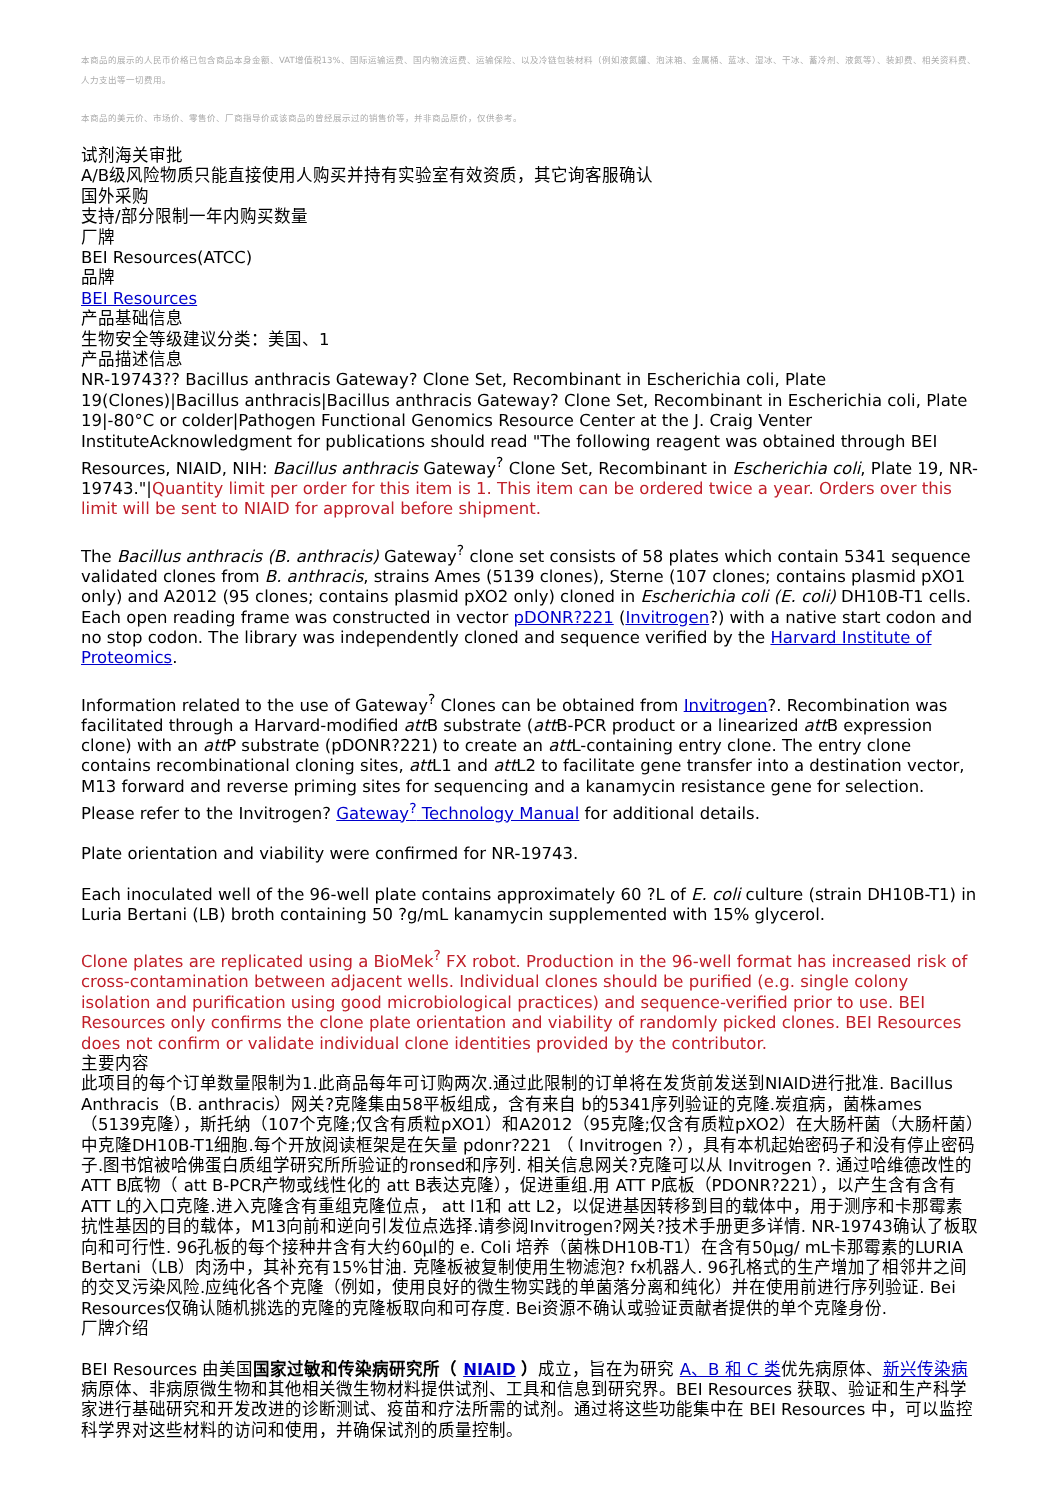本商品的展示的人民币价格已包含商品本身金额、VAT增值税13%、国际运输运费、国内物流运费、运输保险、以及冷链包装材料（例如液氮罐、泡沫箱、金属桶、蓝冰、湿冰、干冰、蓄冷剂、液氮等）、装卸费、相关资料费、人力支出等一切费用。
本商品的美元价、市场价、零售价、厂商指导价或该商品的曾经展示过的销售价等，并非商品原价，仅供参考。
试剂海关审批
A/B级风险物质只能直接使用人购买并持有实验室有效资质，其它询客服确认
国外采购
支持/部分限制一年内购买数量
厂牌
BEI Resources(ATCC)
品牌
BEI Resources
产品基础信息
生物安全等级建议分类：美国、1
产品描述信息
NR-19743?? Bacillus anthracis Gateway? Clone Set, Recombinant in Escherichia coli, Plate 19(Clones)|Bacillus anthracis|Bacillus anthracis Gateway? Clone Set, Recombinant in Escherichia coli, Plate 19|-80°C or colder|Pathogen Functional Genomics Resource Center at the J. Craig Venter InstituteAcknowledgment for publications should read "The following reagent was obtained through BEI Resources, NIAID, NIH: Bacillus anthracis Gateway<sup>?</sup> Clone Set, Recombinant in Escherichia coli, Plate 19, NR-19743."|Quantity limit per order for this item is 1. This item can be ordered twice a year. Orders over this limit will be sent to NIAID for approval before shipment.
The Bacillus anthracis (B. anthracis) Gateway<sup>?</sup> clone set consists of 58 plates which contain 5341 sequence validated clones from B. anthracis, strains Ames (5139 clones), Sterne (107 clones; contains plasmid pXO1 only) and A2012 (95 clones; contains plasmid pXO2 only) cloned in Escherichia coli (E. coli) DH10B-T1 cells. Each open reading frame was constructed in vector pDONR?221 (Invitrogen?) with a native start codon and no stop codon. The library was independently cloned and sequence verified by the Harvard Institute of Proteomics.
Information related to the use of Gateway<sup>?</sup> Clones can be obtained from Invitrogen?. Recombination was facilitated through a Harvard-modified att B substrate (att B-PCR product or a linearized att B expression clone) with an att P substrate (pDONR?221) to create an att L-containing entry clone. The entry clone contains recombinational cloning sites, att L1 and att L2 to facilitate gene transfer into a destination vector, M13 forward and reverse priming sites for sequencing and a kanamycin resistance gene for selection. Please refer to the Invitrogen? Gateway<sup>?</sup> Technology Manual for additional details.
Plate orientation and viability were confirmed for NR-19743.
Each inoculated well of the 96-well plate contains approximately 60 ?L of E. coli culture (strain DH10B-T1) in Luria Bertani (LB) broth containing 50 ?g/mL kanamycin supplemented with 15% glycerol.
Clone plates are replicated using a BioMek<sup>?</sup> FX robot. Production in the 96-well format has increased risk of cross-contamination between adjacent wells. Individual clones should be purified (e.g. single colony isolation and purification using good microbiological practices) and sequence-verified prior to use. BEI Resources only confirms the clone plate orientation and viability of randomly picked clones. BEI Resources does not confirm or validate individual clone identities provided by the contributor.
主要内容
此项目的每个订单数量限制为1.此商品每年可订购两次.通过此限制的订单将在发货前发送到NIAID进行批准. Bacillus Anthracis（B. anthracis）网关?克隆集由58平板组成，含有来自 b的5341序列验证的克隆.炭疽病，菌株ames（5139克隆），斯托纳（107个克隆;仅含有质粒pXO1）和A2012（95克隆;仅含有质粒pXO2）在大肠杆菌（大肠杆菌）中克隆DH10B-T1细胞.每个开放阅读框架是在矢量 pdonr?221 （ Invitrogen ?），具有本机起始密码子和没有停止密码子.图书馆被哈佛蛋白质组学研究所所验证的ronsed和序列. 相关信息网关?克隆可以从 Invitrogen ?. 通过哈维德改性的 ATT B底物（ att B-PCR产物或线性化的 att B表达克隆），促进重组.用 ATT P底板（PDONR?221），以产生含有含有ATT L的入口克隆.进入克隆含有重组克隆位点， att l1和 att L2，以促进基因转移到目的载体中，用于测序和卡那霉素抗性基因的目的载体，M13向前和逆向引发位点选择.请参阅Invitrogen?网关?技术手册更多详情. NR-19743确认了板取向和可行性. 96孔板的每个接种井含有大约60μl的 e. Coli 培养（菌株DH10B-T1）在含有50μg/ mL卡那霉素的LURIA Bertani（LB）肉汤中，其补充有15%甘油. 克隆板被复制使用生物滤泡? fx机器人. 96孔格式的生产增加了相邻井之间的交叉污染风险.应纯化各个克隆（例如，使用良好的微生物实践的单菌落分离和纯化）并在使用前进行序列验证. Bei Resources仅确认随机挑选的克隆的克隆板取向和可存度. Bei资源不确认或验证贡献者提供的单个克隆身份.
厂牌介绍
BEI Resources 由美国国家过敏和传染病研究所（ NIAID ）成立，旨在为研究 A、B 和 C 类优先病原体、新兴传染病病原体、非病原微生物和其他相关微生物材料提供试剂、工具和信息到研究界。BEI Resources 获取、验证和生产科学家进行基础研究和开发改进的诊断测试、疫苗和疗法所需的试剂。通过将这些功能集中在 BEI Resources 中，可以监控科学界对这些材料的访问和使用，并确保试剂的质量控制。